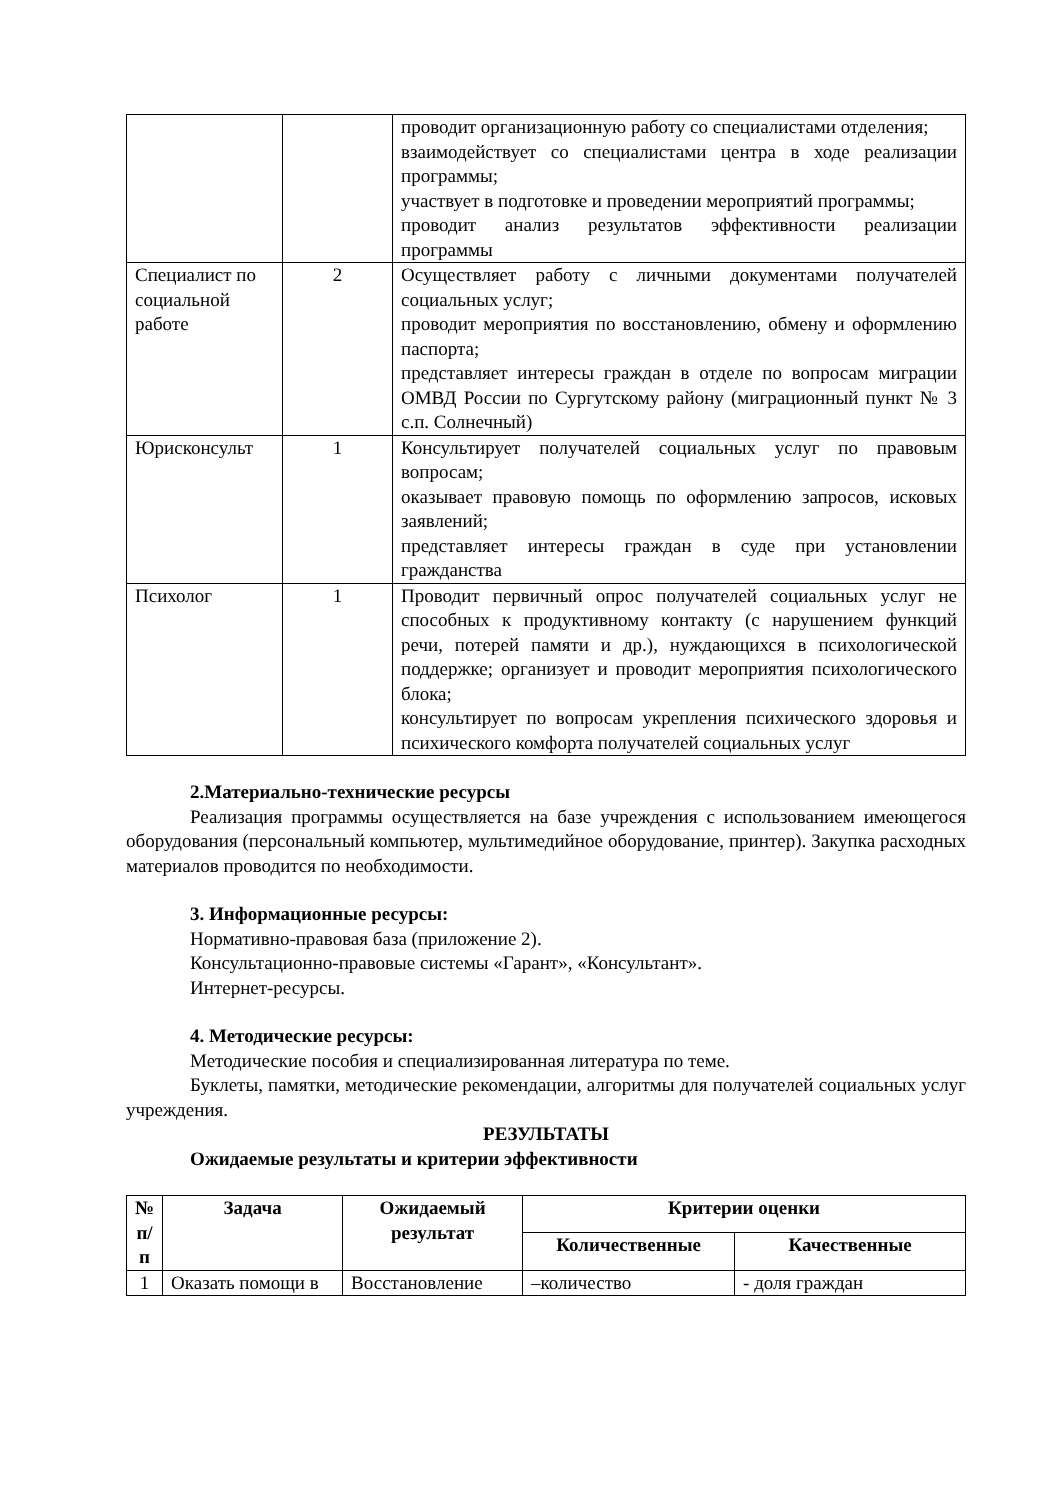| | | проводит организационную работу со специалистами отделения; взаимодействует со специалистами центра в ходе реализации программы; участвует в подготовке и проведении мероприятий программы; проводит анализ результатов эффективности реализации программы |
| Специалист по социальной работе | 2 | Осуществляет работу с личными документами получателей социальных услуг; проводит мероприятия по восстановлению, обмену и оформлению паспорта; представляет интересы граждан в отделе по вопросам миграции ОМВД России по Сургутскому району (миграционный пункт № 3 с.п. Солнечный) |
| Юрисконсульт | 1 | Консультирует получателей социальных услуг по правовым вопросам; оказывает правовую помощь по оформлению запросов, исковых заявлений; представляет интересы граждан в суде при установлении гражданства |
| Психолог | 1 | Проводит первичный опрос получателей социальных услуг не способных к продуктивному контакту (с нарушением функций речи, потерей памяти и др.), нуждающихся в психологической поддержке; организует и проводит мероприятия психологического блока; консультирует по вопросам укрепления психического здоровья и психического комфорта получателей социальных услуг |
2.Материально-технические ресурсы
Реализация программы осуществляется на базе учреждения с использованием имеющегося оборудования (персональный компьютер, мультимедийное оборудование, принтер). Закупка расходных материалов проводится по необходимости.
3. Информационные ресурсы:
Нормативно-правовая база (приложение 2).
Консультационно-правовые системы «Гарант», «Консультант».
Интернет-ресурсы.
4. Методические ресурсы:
Методические пособия и специализированная литература по теме.
Буклеты, памятки, методические рекомендации, алгоритмы для получателей социальных услуг учреждения.
РЕЗУЛЬТАТЫ
Ожидаемые результаты и критерии эффективности
| № п/п | Задача | Ожидаемый результат | Критерии оценки | |
| --- | --- | --- | --- | --- |
| | | | Количественные | Качественные |
| 1 | Оказать помощи в | Восстановление | –количество | - доля граждан |